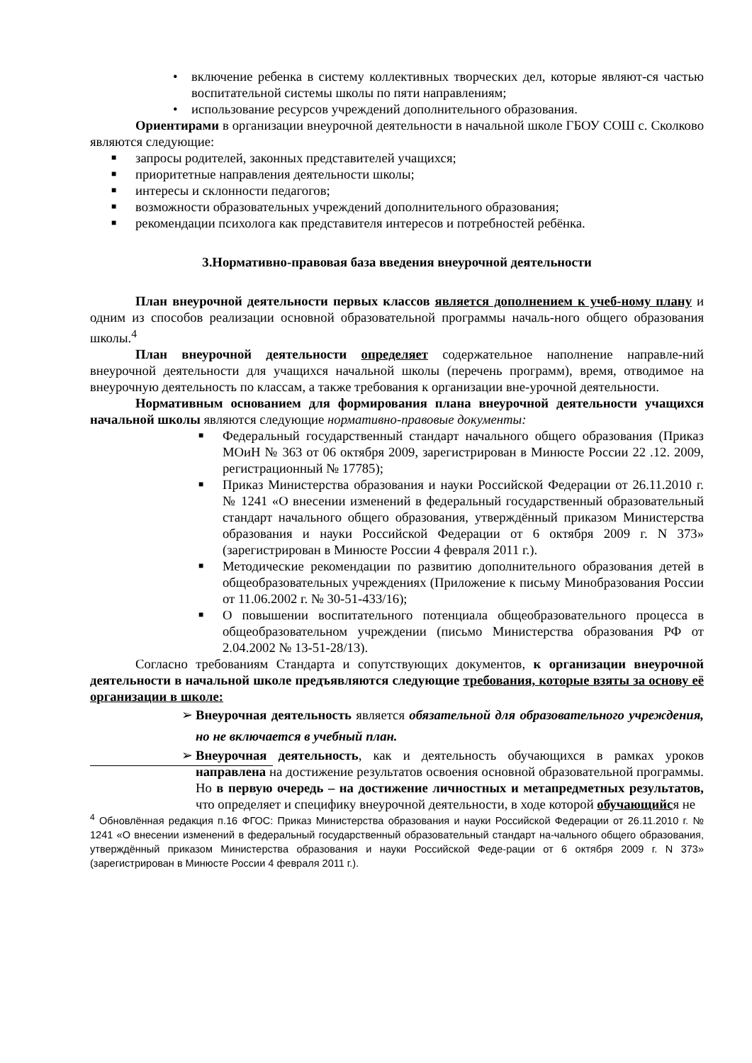• включение ребенка в систему коллективных творческих дел, которые являют-ся частью воспитательной системы школы по пяти направлениям;
• использование ресурсов учреждений дополнительного образования.
Ориентирами в организации внеурочной деятельности в начальной школе ГБОУ СОШ с. Сколково являются следующие:
■ запросы родителей, законных представителей учащихся;
■ приоритетные направления деятельности школы;
■ интересы и склонности педагогов;
■ возможности образовательных учреждений дополнительного образования;
■ рекомендации психолога как представителя интересов и потребностей ребёнка.
3.Нормативно-правовая база введения внеурочной деятельности
План внеурочной деятельности первых классов является дополнением к учеб-ному плану и одним из способов реализации основной образовательной программы началь-ного общего образования школы.<sup>4</sup>
План внеурочной деятельности определяет содержательное наполнение направле-ний внеурочной деятельности для учащихся начальной школы (перечень программ), время, отводимое на внеурочную деятельность по классам, а также требования к организации вне-урочной деятельности.
Нормативным основанием для формирования плана внеурочной деятельности учащихся начальной школы являются следующие нормативно-правовые документы:
■ Федеральный государственный стандарт начального общего образования (Приказ МОиН № 363 от 06 октября 2009, зарегистрирован в Минюсте России 22 .12. 2009, регистрационный № 17785);
■ Приказ Министерства образования и науки Российской Федерации от 26.11.2010 г. № 1241 «О внесении изменений в федеральный государственный образовательный стандарт начального общего образования, утверждённый приказом Министерства образования и науки Российской Федерации от 6 октября 2009 г. N 373» (зарегистрирован в Минюсте России 4 февраля 2011 г.).
■ Методические рекомендации по развитию дополнительного образования детей в общеобразовательных учреждениях (Приложение к письму Минобразования России от 11.06.2002 г. № 30-51-433/16);
■ О повышении воспитательного потенциала общеобразовательного процесса в общеобразовательном учреждении (письмо Министерства образования РФ от 2.04.2002 № 13-51-28/13).
Согласно требованиям Стандарта и сопутствующих документов, к организации внеурочной деятельности в начальной школе предъявляются следующие требования, которые взяты за основу её организации в школе:
➢ Внеурочная деятельность является обязательной для образовательного учреждения, но не включается в учебный план.
➢ Внеурочная деятельность, как и деятельность обучающихся в рамках уроков направлена на достижение результатов освоения основной образовательной программы. Но в первую очередь – на достижение личностных и метапредметных результатов, что определяет и специфику внеурочной деятельности, в ходе которой обучающийся не
<sup>4</sup> Обновлённая редакция п.16 ФГОС: Приказ Министерства образования и науки Российской Федерации от 26.11.2010 г. № 1241 «О внесении изменений в федеральный государственный образовательный стандарт на-чального общего образования, утверждённый приказом Министерства образования и науки Российской Феде-рации от 6 октября 2009 г. N 373» (зарегистрирован в Минюсте России 4 февраля 2011 г.).